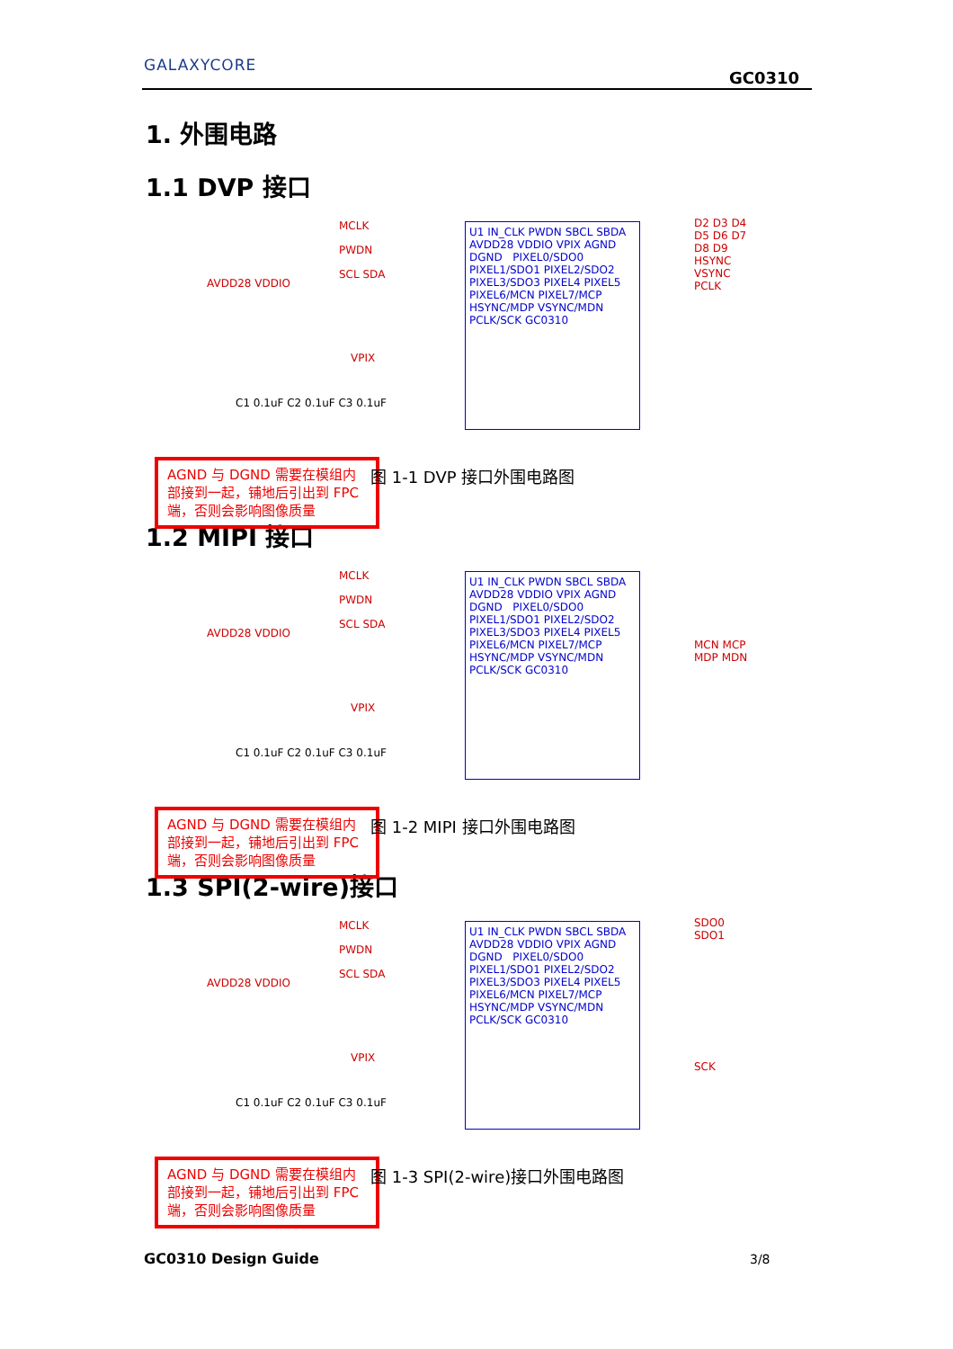GALAXYCORE
GC0310
1. 外围电路
1.1 DVP 接口
MCLK
PWDN
SCL SDA
AVDD28 VDDIO
VPIX
U1 IN_CLK PWDN SBCL SBDA AVDD28 VDDIO VPIX AGND DGND PIXEL0/SDO0 PIXEL1/SDO1 PIXEL2/SDO2 PIXEL3/SDO3 PIXEL4 PIXEL5 PIXEL6/MCN PIXEL7/MCP HSYNC/MDP VSYNC/MDN PCLK/SCK GC0310
D2 D3 D4 D5 D6 D7 D8 D9 HSYNC VSYNC PCLK
C1 0.1uF C2 0.1uF C3 0.1uF
AGND 与 DGND 需要在模组内部接到一起，铺地后引出到 FPC 端，否则会影响图像质量
图 1-1 DVP 接口外围电路图
1.2 MIPI 接口
MCLK
PWDN
SCL SDA
AVDD28 VDDIO
VPIX
U1 IN_CLK PWDN SBCL SBDA AVDD28 VDDIO VPIX AGND DGND PIXEL0/SDO0 PIXEL1/SDO1 PIXEL2/SDO2 PIXEL3/SDO3 PIXEL4 PIXEL5 PIXEL6/MCN PIXEL7/MCP HSYNC/MDP VSYNC/MDN PCLK/SCK GC0310
MCN MCP MDP MDN
C1 0.1uF C2 0.1uF C3 0.1uF
AGND 与 DGND 需要在模组内部接到一起，铺地后引出到 FPC 端，否则会影响图像质量
图 1-2 MIPI 接口外围电路图
1.3 SPI(2-wire)接口
MCLK
PWDN
SCL SDA
AVDD28 VDDIO
VPIX
U1 IN_CLK PWDN SBCL SBDA AVDD28 VDDIO VPIX AGND DGND PIXEL0/SDO0 PIXEL1/SDO1 PIXEL2/SDO2 PIXEL3/SDO3 PIXEL4 PIXEL5 PIXEL6/MCN PIXEL7/MCP HSYNC/MDP VSYNC/MDN PCLK/SCK GC0310
SDO0 SDO1
SCK
C1 0.1uF C2 0.1uF C3 0.1uF
AGND 与 DGND 需要在模组内部接到一起，铺地后引出到 FPC 端，否则会影响图像质量
图 1-3 SPI(2-wire)接口外围电路图
GC0310 Design Guide 3/8